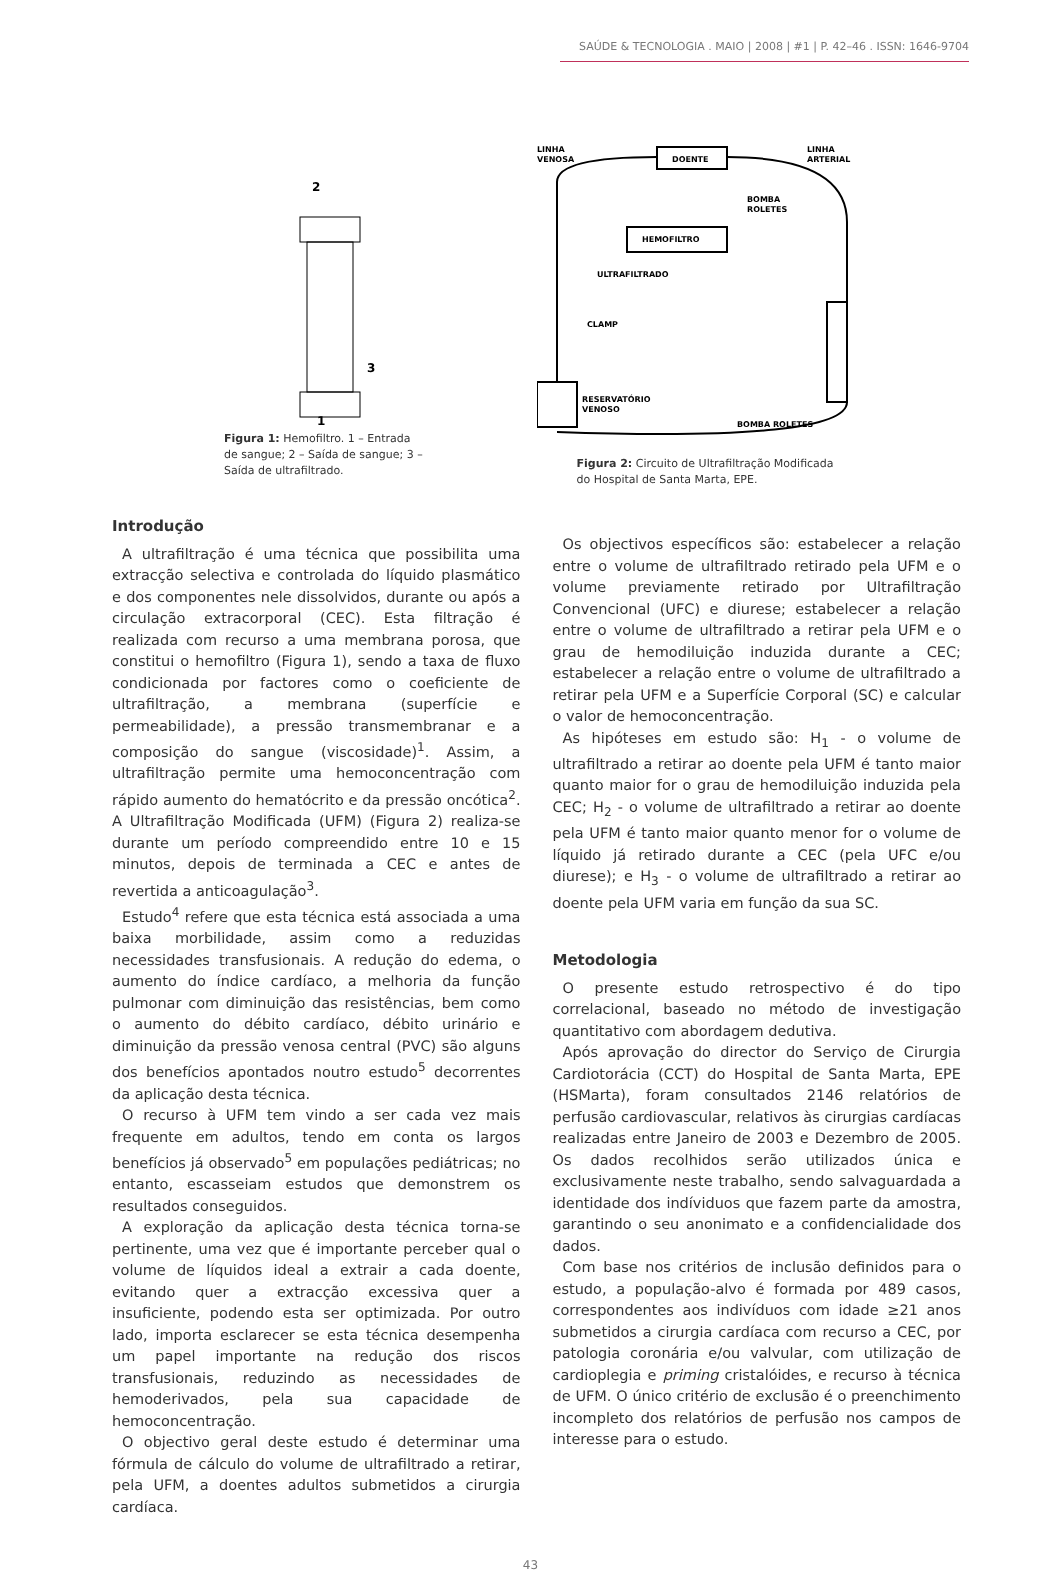SAÚDE & TECNOLOGIA . MAIO | 2008 | #1 | P. 42–46 . ISSN: 1646-9704
2
3
1
Figura 1: Hemofiltro. 1 – Entrada de sangue; 2 – Saída de sangue; 3 – Saída de ultrafiltrado.
LINHA
VENOSA
DOENTE
LINHA
ARTERIAL
BOMBA
ROLETES
HEMOFILTRO
ULTRAFILTRADO
CLAMP
RESERVATÓRIO
VENOSO
BOMBA ROLETES
Figura 2: Circuito de Ultrafiltração Modificada do Hospital de Santa Marta, EPE.
Introdução
A ultrafiltração é uma técnica que possibilita uma extracção selectiva e controlada do líquido plasmático e dos componentes nele dissolvidos, durante ou após a circulação extracorporal (CEC). Esta filtração é realizada com recurso a uma membrana porosa, que constitui o hemofiltro (Figura 1), sendo a taxa de fluxo condicionada por factores como o coeficiente de ultrafiltração, a membrana (superfície e permeabilidade), a pressão transmembranar e a composição do sangue (viscosidade)<sup>1</sup>. Assim, a ultrafiltração permite uma hemoconcentração com rápido aumento do hematócrito e da pressão oncótica<sup>2</sup>. A Ultrafiltração Modificada (UFM) (Figura 2) realiza-se durante um período compreendido entre 10 e 15 minutos, depois de terminada a CEC e antes de revertida a anticoagulação<sup>3</sup>.
Estudo<sup>4</sup> refere que esta técnica está associada a uma baixa morbilidade, assim como a reduzidas necessidades transfusionais. A redução do edema, o aumento do índice cardíaco, a melhoria da função pulmonar com diminuição das resistências, bem como o aumento do débito cardíaco, débito urinário e diminuição da pressão venosa central (PVC) são alguns dos benefícios apontados noutro estudo<sup>5</sup> decorrentes da aplicação desta técnica.
O recurso à UFM tem vindo a ser cada vez mais frequente em adultos, tendo em conta os largos benefícios já observado<sup>5</sup> em populações pediátricas; no entanto, escasseiam estudos que demonstrem os resultados conseguidos.
A exploração da aplicação desta técnica torna-se pertinente, uma vez que é importante perceber qual o volume de líquidos ideal a extrair a cada doente, evitando quer a extracção excessiva quer a insuficiente, podendo esta ser optimizada. Por outro lado, importa esclarecer se esta técnica desempenha um papel importante na redução dos riscos transfusionais, reduzindo as necessidades de hemoderivados, pela sua capacidade de hemoconcentração.
O objectivo geral deste estudo é determinar uma fórmula de cálculo do volume de ultrafiltrado a retirar, pela UFM, a doentes adultos submetidos a cirurgia cardíaca.
Os objectivos específicos são: estabelecer a relação entre o volume de ultrafiltrado retirado pela UFM e o volume previamente retirado por Ultrafiltração Convencional (UFC) e diurese; estabelecer a relação entre o volume de ultrafiltrado a retirar pela UFM e o grau de hemodiluição induzida durante a CEC; estabelecer a relação entre o volume de ultrafiltrado a retirar pela UFM e a Superfície Corporal (SC) e calcular o valor de hemoconcentração.
As hipóteses em estudo são: H<sub>1</sub> - o volume de ultrafiltrado a retirar ao doente pela UFM é tanto maior quanto maior for o grau de hemodiluição induzida pela CEC; H<sub>2</sub> - o volume de ultrafiltrado a retirar ao doente pela UFM é tanto maior quanto menor for o volume de líquido já retirado durante a CEC (pela UFC e/ou diurese); e H<sub>3</sub> - o volume de ultrafiltrado a retirar ao doente pela UFM varia em função da sua SC.
Metodologia
O presente estudo retrospectivo é do tipo correlacional, baseado no método de investigação quantitativo com abordagem dedutiva.
Após aprovação do director do Serviço de Cirurgia Cardiotorácia (CCT) do Hospital de Santa Marta, EPE (HSMarta), foram consultados 2146 relatórios de perfusão cardiovascular, relativos às cirurgias cardíacas realizadas entre Janeiro de 2003 e Dezembro de 2005. Os dados recolhidos serão utilizados única e exclusivamente neste trabalho, sendo salvaguardada a identidade dos indíviduos que fazem parte da amostra, garantindo o seu anonimato e a confidencialidade dos dados.
Com base nos critérios de inclusão definidos para o estudo, a população-alvo é formada por 489 casos, correspondentes aos indivíduos com idade ≥21 anos submetidos a cirurgia cardíaca com recurso a CEC, por patologia coronária e/ou valvular, com utilização de cardioplegia e priming cristalóides, e recurso à técnica de UFM. O único critério de exclusão é o preenchimento incompleto dos relatórios de perfusão nos campos de interesse para o estudo.
43